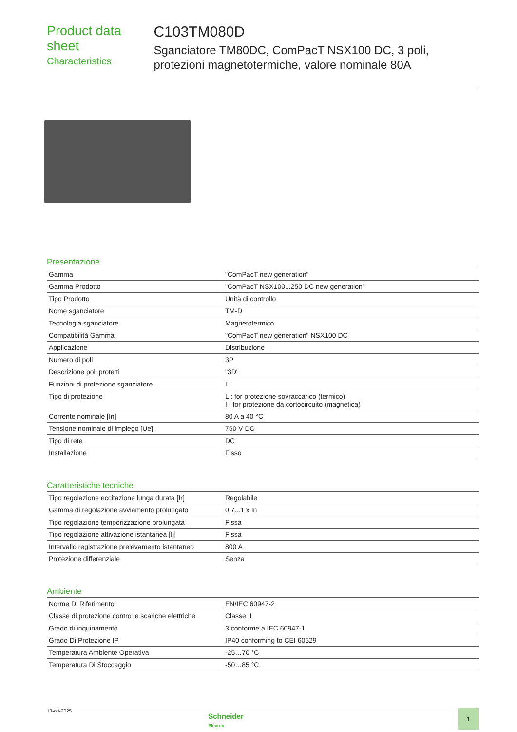Product data sheet
Characteristics
C103TM080D
Sganciatore TM80DC, ComPacT NSX100 DC, 3 poli, protezioni magnetotermiche, valore nominale 80A
Presentazione
| Gamma | "ComPacT new generation" |
| Gamma Prodotto | "ComPacT NSX100...250 DC new generation" |
| Tipo Prodotto | Unità di controllo |
| Nome sganciatore | TM-D |
| Tecnologia sganciatore | Magnetotermico |
| Compatibilità Gamma | "ComPacT new generation" NSX100 DC |
| Applicazione | Distribuzione |
| Numero di poli | 3P |
| Descrizione poli protetti | "3D" |
| Funzioni di protezione sganciatore | LI |
| Tipo di protezione | L : for protezione sovraccarico (termico) I : for protezione da cortocircuito (magnetica) |
| Corrente nominale [In] | 80 A a 40 °C |
| Tensione nominale di impiego [Ue] | 750 V DC |
| Tipo di rete | DC |
| Installazione | Fisso |
Caratteristiche tecniche
| Tipo regolazione eccitazione lunga durata [Ir] | Regolabile |
| Gamma di regolazione avviamento prolungato | 0,7...1 x In |
| Tipo regolazione temporizzazione prolungata | Fissa |
| Tipo regolazione attivazione istantanea [Ii] | Fissa |
| Intervallo registrazione prelevamento istantaneo | 800 A |
| Protezione differenziale | Senza |
Ambiente
| Norme Di Riferimento | EN/IEC 60947-2 |
| Classe di protezione contro le scariche elettriche | Classe II |
| Grado di inquinamento | 3 conforme a IEC 60947-1 |
| Grado Di Protezione IP | IP40 conforming to CEI 60529 |
| Temperatura Ambiente Operativa | -25…70 °C |
| Temperatura Di Stoccaggio | -50…85 °C |
13-ott-2025
Schneider
Electric
1